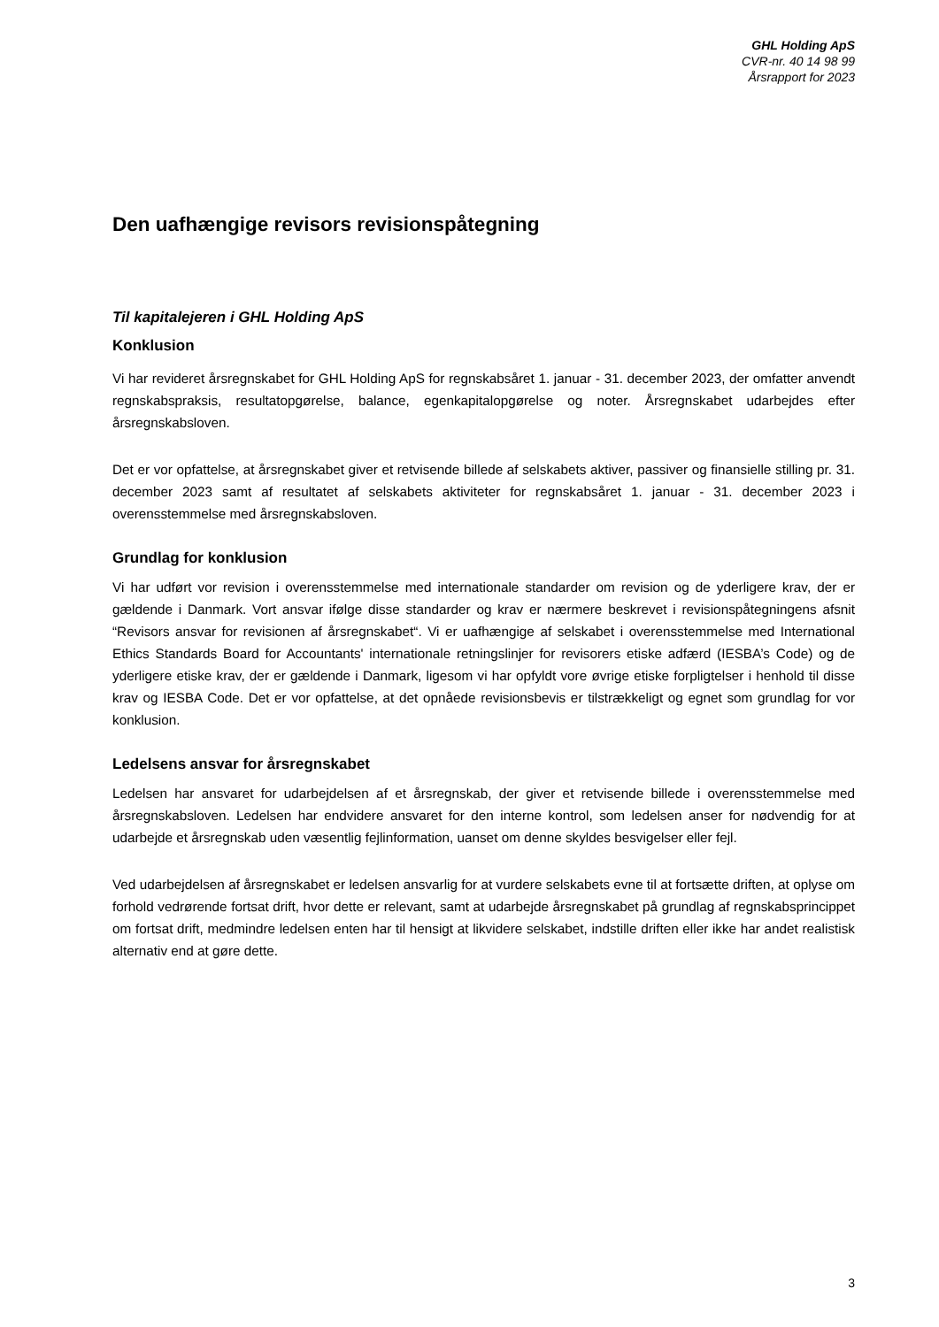GHL Holding ApS
CVR-nr. 40 14 98 99
Årsrapport for 2023
Den uafhængige revisors revisionspåtegning
Til kapitalejeren i GHL Holding ApS
Konklusion
Vi har revideret årsregnskabet for GHL Holding ApS for regnskabsåret 1. januar - 31. december 2023, der omfatter anvendt regnskabspraksis, resultatopgørelse, balance, egenkapitalopgørelse og noter. Årsregnskabet udarbejdes efter årsregnskabsloven.
Det er vor opfattelse, at årsregnskabet giver et retvisende billede af selskabets aktiver, passiver og finansielle stilling pr. 31. december 2023 samt af resultatet af selskabets aktiviteter for regnskabsåret 1. januar - 31. december 2023 i overensstemmelse med årsregnskabsloven.
Grundlag for konklusion
Vi har udført vor revision i overensstemmelse med internationale standarder om revision og de yderligere krav, der er gældende i Danmark. Vort ansvar ifølge disse standarder og krav er nærmere beskrevet i revisionspåtegningens afsnit “Revisors ansvar for revisionen af årsregnskabet“. Vi er uafhængige af selskabet i overensstemmelse med International Ethics Standards Board for Accountants' internationale retningslinjer for revisorers etiske adfærd (IESBA’s Code) og de yderligere etiske krav, der er gældende i Danmark, ligesom vi har opfyldt vore øvrige etiske forpligtelser i henhold til disse krav og IESBA Code. Det er vor opfattelse, at det opnåede revisionsbevis er tilstrækkeligt og egnet som grundlag for vor konklusion.
Ledelsens ansvar for årsregnskabet
Ledelsen har ansvaret for udarbejdelsen af et årsregnskab, der giver et retvisende billede i overensstemmelse med årsregnskabsloven. Ledelsen har endvidere ansvaret for den interne kontrol, som ledelsen anser for nødvendig for at udarbejde et årsregnskab uden væsentlig fejlinformation, uanset om denne skyldes besvigelser eller fejl.
Ved udarbejdelsen af årsregnskabet er ledelsen ansvarlig for at vurdere selskabets evne til at fortsætte driften, at oplyse om forhold vedrørende fortsat drift, hvor dette er relevant, samt at udarbejde årsregnskabet på grundlag af regnskabsprincippet om fortsat drift, medmindre ledelsen enten har til hensigt at likvidere selskabet, indstille driften eller ikke har andet realistisk alternativ end at gøre dette.
3